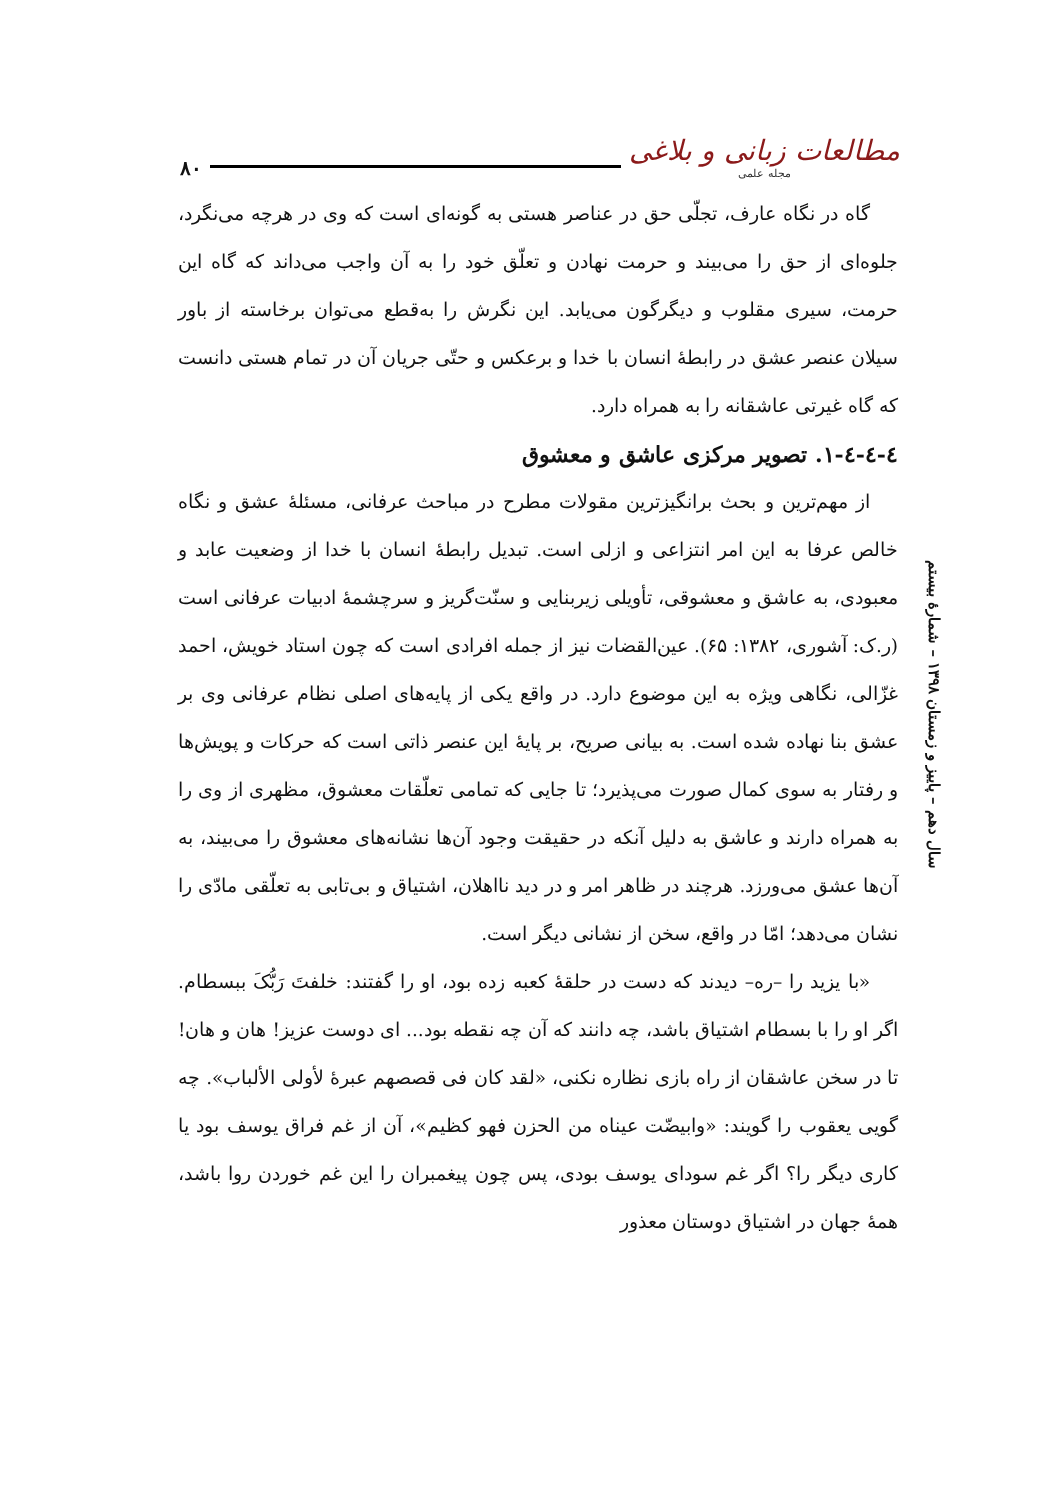۸۰
مطالعات زبانی و بلاغی
مجله علمی
سال دهم – پاییز و زمستان ۱۳۹۸ – شمارۀ بیستم
گاه در نگاه عارف، تجلّی حق در عناصر هستی به گونه‌ای است که وی در هرچه می‌نگرد، جلوه‌ای از حق را می‌بیند و حرمت نهادن و تعلّق خود را به آن واجب می‌داند که گاه این حرمت، سیری مقلوب و دیگرگون می‌یابد. این نگرش را به‌قطع می‌توان برخاسته از باور سیلان عنصر عشق در رابطۀ انسان با خدا و برعکس و حتّی جریان آن در تمام هستی دانست که گاه غیرتی عاشقانه را به همراه دارد.
٤-٤-٤-١. تصویر مرکزی عاشق و معشوق
از مهم‌ترین و بحث برانگیزترین مقولات مطرح در مباحث عرفانی، مسئلۀ عشق و نگاه خالص عرفا به این امر انتزاعی و ازلی است. تبدیل رابطۀ انسان با خدا از وضعیت عابد و معبودی، به عاشق و معشوقی، تأویلی زیربنایی و سنّت‌گریز و سرچشمۀ ادبیات عرفانی است (ر.ک: آشوری، ۱۳۸۲: ۶۵). عین‌القضات نیز از جمله افرادی است که چون استاد خویش، احمد غزّالی، نگاهی ویژه به این موضوع دارد. در واقع یکی از پایه‌های اصلی نظام عرفانی وی بر عشق بنا نهاده شده است. به بیانی صریح، بر پایۀ این عنصر ذاتی است که حرکات و پویش‌ها و رفتار به سوی کمال صورت می‌پذیرد؛ تا جایی که تمامی تعلّقات معشوق، مظهری از وی را به همراه دارند و عاشق به دلیل آنکه در حقیقت وجود آن‌ها نشانه‌های معشوق را می‌بیند، به آن‌ها عشق می‌ورزد. هرچند در ظاهر امر و در دید نااهلان، اشتیاق و بی‌تابی به تعلّقی مادّی را نشان می‌دهد؛ امّا در واقع، سخن از نشانی دیگر است.
«با یزید را –ره– دیدند که دست در حلقۀ کعبه زده بود، او را گفتند: خلفتَ رَبُّکَ ببسطام. اگر او را با بسطام اشتیاق باشد، چه دانند که آن چه نقطه بود... ای دوست عزیز! هان و هان! تا در سخن عاشقان از راه بازی نظاره نکنی، «لقد کان فی قصصهم عبرۀ لأولی الألباب». چه گویی یعقوب را گویند: «وابیضّت عیناه من الحزن فهو کظیم»، آن از غم فراق یوسف بود یا کاری دیگر را؟ اگر غم سودای یوسف بودی، پس چون پیغمبران را این غم خوردن روا باشد، همۀ جهان در اشتیاق دوستان معذور